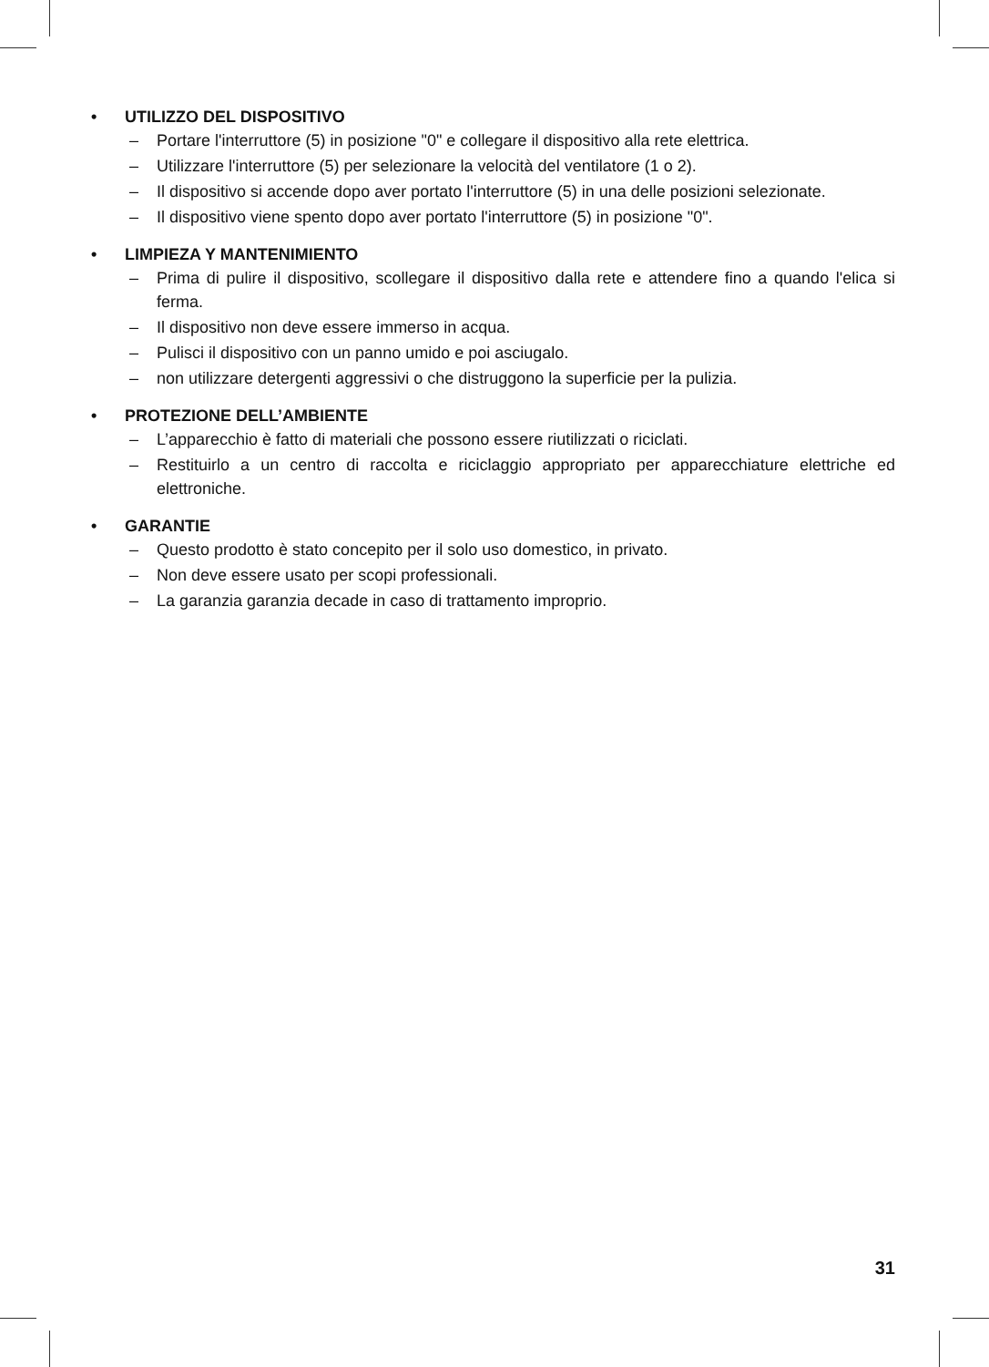• UTILIZZO DEL DISPOSITIVO
– Portare l'interruttore (5) in posizione "0" e collegare il dispositivo alla rete elettrica.
– Utilizzare l'interruttore (5) per selezionare la velocità del ventilatore (1 o 2).
– Il dispositivo si accende dopo aver portato l'interruttore (5) in una delle posizioni selezionate.
– Il dispositivo viene spento dopo aver portato l'interruttore (5) in posizione "0".
• LIMPIEZA Y MANTENIMIENTO
– Prima di pulire il dispositivo, scollegare il dispositivo dalla rete e attendere fino a quando l'elica si ferma.
– Il dispositivo non deve essere immerso in acqua.
– Pulisci il dispositivo con un panno umido e poi asciugalo.
– non utilizzare detergenti aggressivi o che distruggono la superficie per la pulizia.
• PROTEZIONE DELL’AMBIENTE
– L’apparecchio è fatto di materiali che possono essere riutilizzati o riciclati.
– Restituirlo a un centro di raccolta e riciclaggio appropriato per apparecchiature elettriche ed elettroniche.
• GARANTIE
– Questo prodotto è stato concepito per il solo uso domestico, in privato.
– Non deve essere usato per scopi professionali.
– La garanzia garanzia decade in caso di trattamento improprio.
31